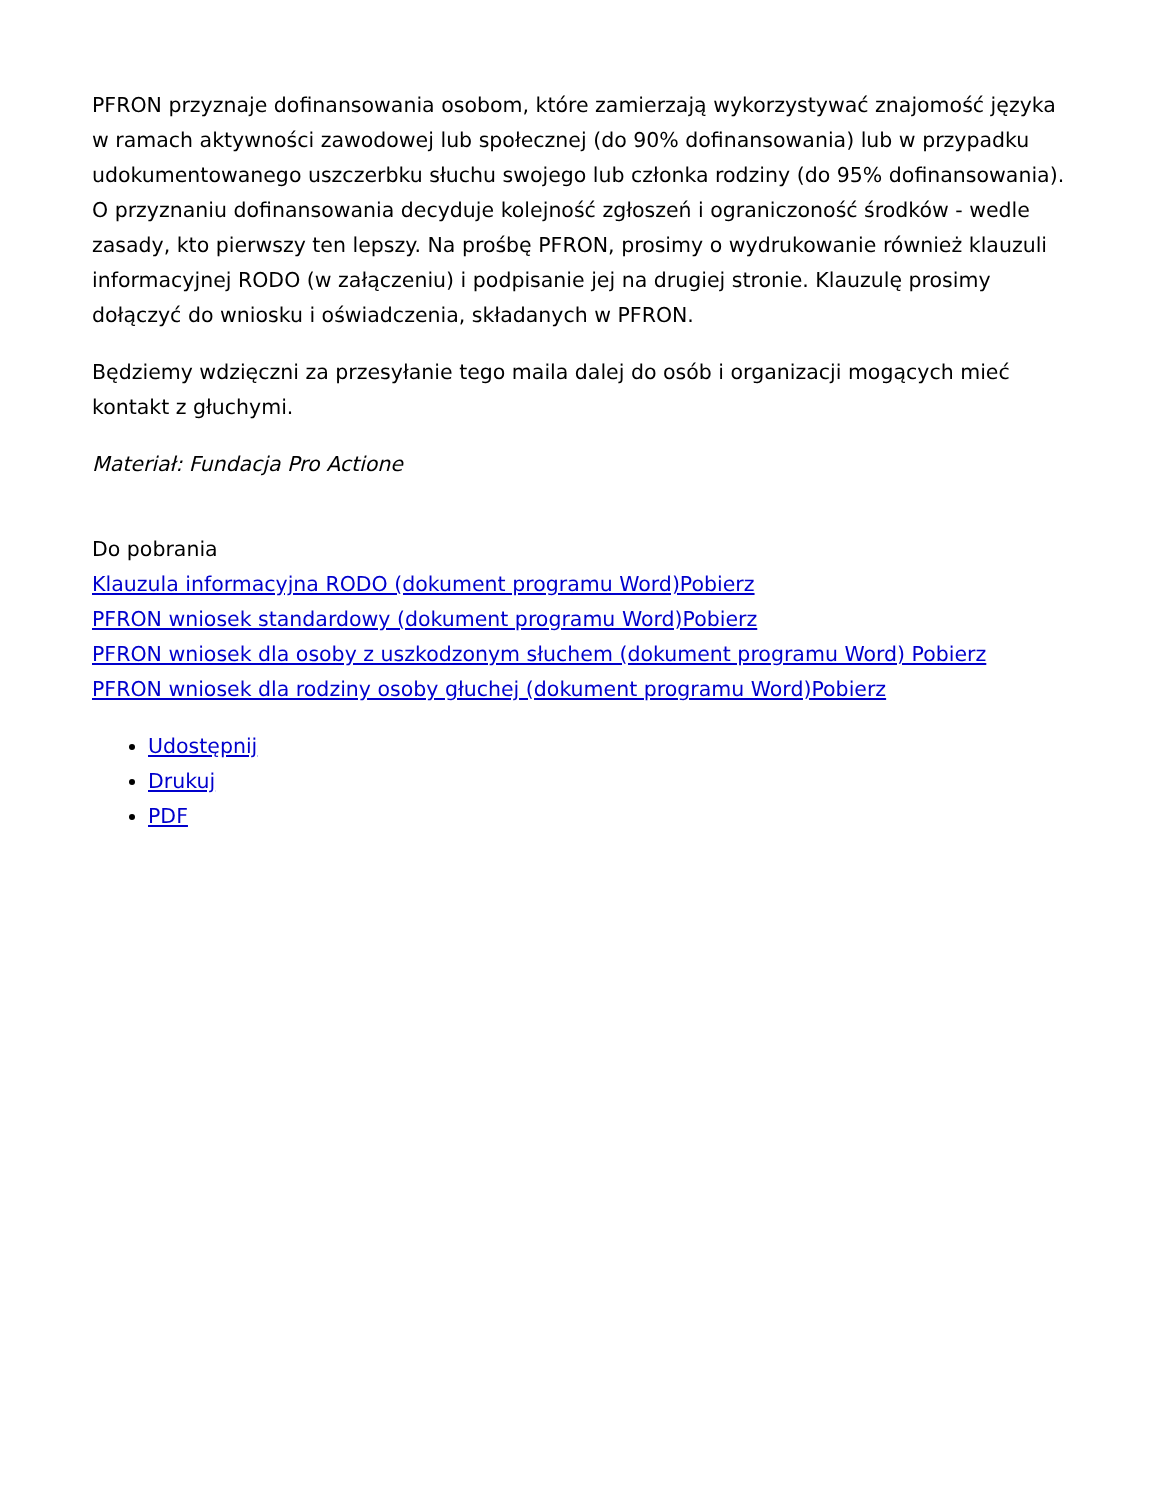PFRON przyznaje dofinansowania osobom, które zamierzają wykorzystywać znajomość języka w ramach aktywności zawodowej lub społecznej (do 90% dofinansowania) lub w przypadku udokumentowanego uszczerbku słuchu swojego lub członka rodziny (do 95% dofinansowania). O przyznaniu dofinansowania decyduje kolejność zgłoszeń i ograniczoność środków - wedle zasady, kto pierwszy ten lepszy. Na prośbę PFRON, prosimy o wydrukowanie również klauzuli informacyjnej RODO (w załączeniu) i podpisanie jej na drugiej stronie. Klauzulę prosimy dołączyć do wniosku i oświadczenia, składanych w PFRON.
Będziemy wdzięczni za przesyłanie tego maila dalej do osób i organizacji mogących mieć kontakt z głuchymi.
Materiał: Fundacja Pro Actione
Do pobrania
Klauzula informacyjna RODO (dokument programu Word)Pobierz
PFRON wniosek standardowy (dokument programu Word)Pobierz
PFRON wniosek dla osoby z uszkodzonym słuchem (dokument programu Word) Pobierz
PFRON wniosek dla rodziny osoby głuchej (dokument programu Word)Pobierz
Udostępnij
Drukuj
PDF